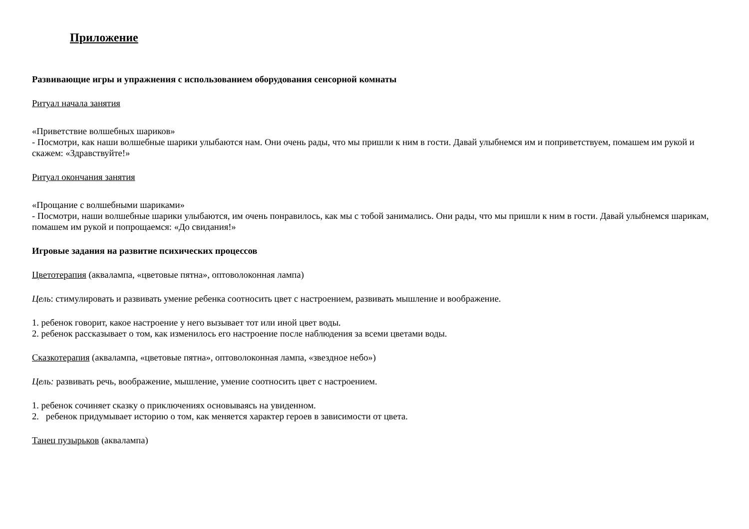Приложение
Развивающие игры и упражнения с использованием оборудования сенсорной комнаты
Ритуал начала занятия
«Приветствие волшебных шариков»
- Посмотри, как наши волшебные шарики улыбаются нам. Они очень рады, что мы пришли к ним в гости. Давай улыбнемся им и поприветствуем, помашем им рукой и скажем: «Здравствуйте!»
Ритуал окончания занятия
«Прощание с волшебными шариками»
- Посмотри, наши волшебные шарики улыбаются, им очень понравилось, как мы с тобой занимались. Они рады, что мы пришли к ним в гости. Давай улыбнемся шарикам, помашем им рукой и попрощаемся: «До свидания!»
Игровые задания на развитие психических процессов
Цветотерапия (аквалампа, «цветовые пятна», оптоволоконная лампа)
Цель: стимулировать и развивать умение ребенка соотносить цвет с настроением, развивать мышление и воображение.
1. ребенок говорит, какое настроение у него вызывает тот или иной цвет воды.
2. ребенок рассказывает о том, как изменилось его настроение после наблюдения за всеми цветами воды.
Сказкотерапия (аквалампа, «цветовые пятна», оптоволоконная лампа, «звездное небо»)
Цель: развивать речь, воображение, мышление, умение соотносить цвет с настроением.
1. ребенок сочиняет сказку о приключениях основываясь на увиденном.
2. ребенок придумывает историю о том, как меняется характер героев в зависимости от цвета.
Танец пузырьков (аквалампа)